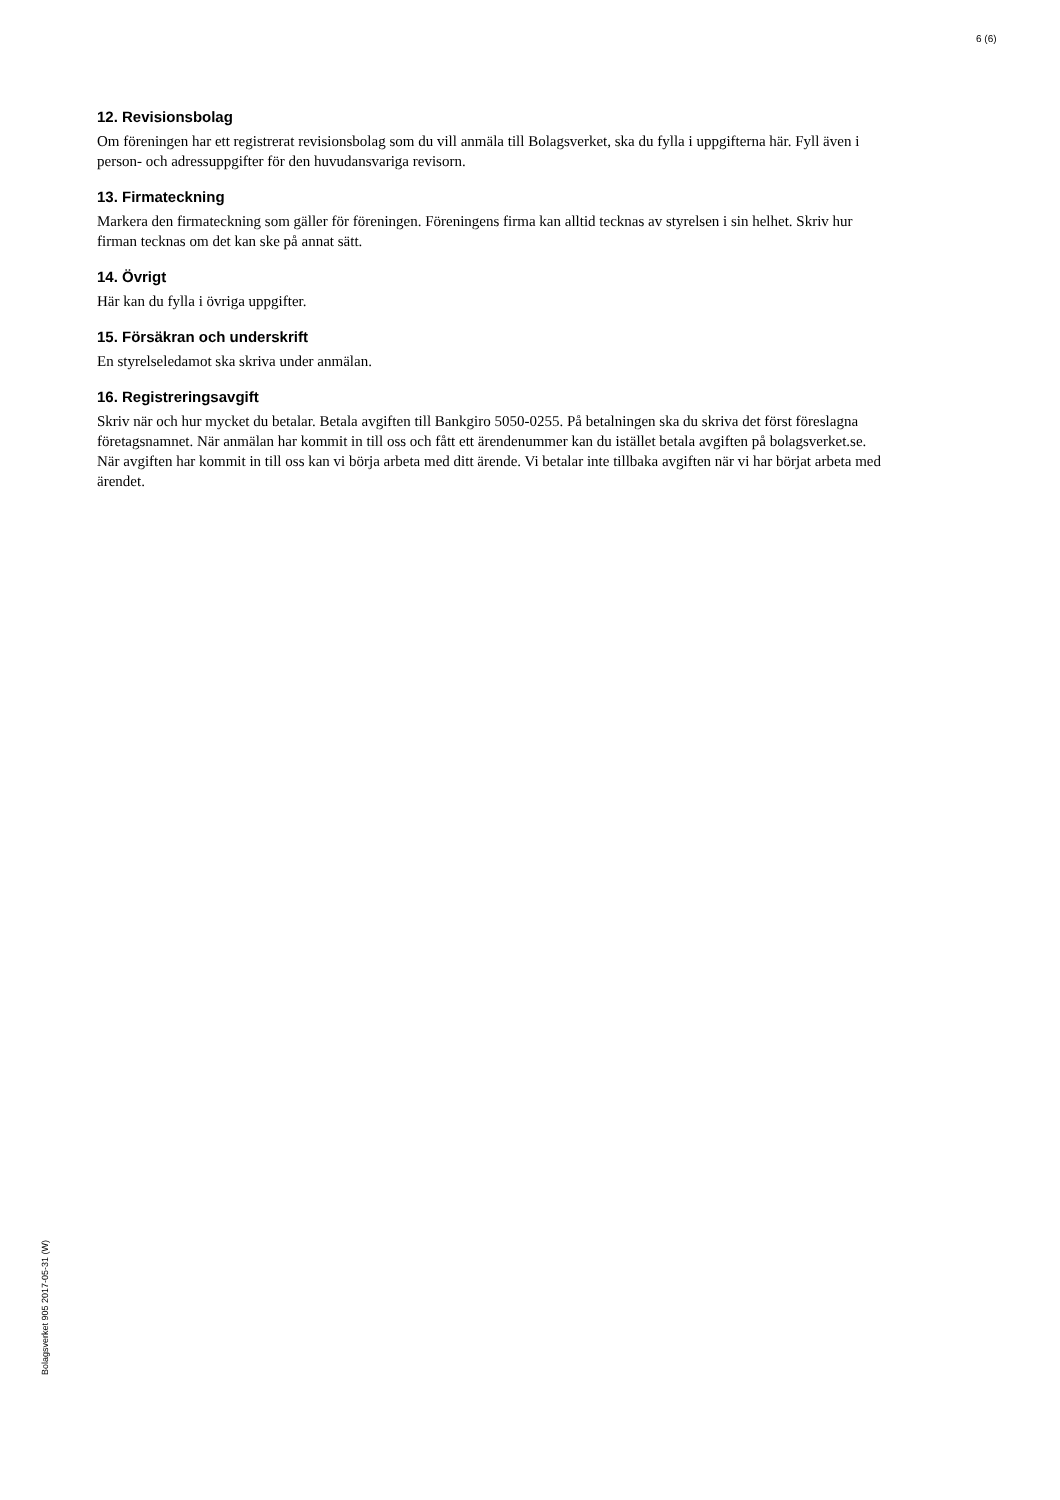6 (6)
12. Revisionsbolag
Om föreningen har ett registrerat revisionsbolag som du vill anmäla till Bolagsverket, ska du fylla i uppgifterna här. Fyll även i person- och adressuppgifter för den huvudansvariga revisorn.
13. Firmateckning
Markera den firmateckning som gäller för föreningen. Föreningens firma kan alltid tecknas av styrelsen i sin helhet. Skriv hur firman tecknas om det kan ske på annat sätt.
14. Övrigt
Här kan du fylla i övriga uppgifter.
15. Försäkran och underskrift
En styrelseledamot ska skriva under anmälan.
16. Registreringsavgift
Skriv när och hur mycket du betalar. Betala avgiften till Bankgiro 5050-0255. På betalningen ska du skriva det först föreslagna företagsnamnet. När anmälan har kommit in till oss och fått ett ärendenummer kan du istället betala avgiften på bolagsverket.se. När avgiften har kommit in till oss kan vi börja arbeta med ditt ärende. Vi betalar inte tillbaka avgiften när vi har börjat arbeta med ärendet.
Bolagsverket 905 2017-05-31 (W)